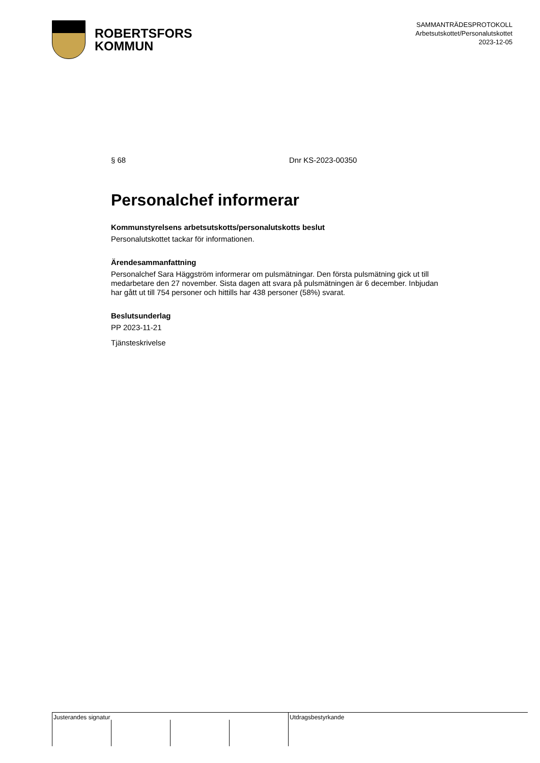ROBERTSFORS
KOMMUN
SAMMANTRÄDESPROTOKOLL
Arbetsutskottet/Personalutskottet
2023-12-05
§ 68 Dnr KS-2023-00350
Personalchef informerar
Kommunstyrelsens arbetsutskotts/personalutskotts beslut
Personalutskottet tackar för informationen.
Ärendesammanfattning
Personalchef Sara Häggström informerar om pulsmätningar. Den första pulsmätning gick ut till medarbetare den 27 november. Sista dagen att svara på pulsmätningen är 6 december. Inbjudan har gått ut till 754 personer och hittills har 438 personer (58%) svarat.
Beslutsunderlag
PP 2023-11-21
Tjänsteskrivelse
Justerandes signatur Utdragsbestyrkande